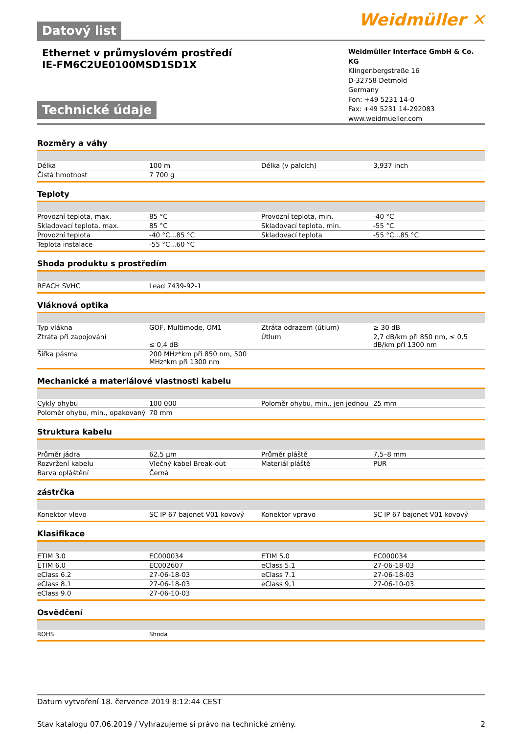Weidmüller ✕
Datový list
Ethernet v průmyslovém prostředí
IE-FM6C2UE0100MSD1SD1X
Technické údaje
Weidmüller Interface GmbH & Co. KG
Klingenbergstraße 16
D-32758 Detmold
Germany
Fon: +49 5231 14-0
Fax: +49 5231 14-292083
www.weidmueller.com
Rozměry a váhy
| Délka | 100 m | | Délka (v palcích) | 3,937 inch |
| Čistá hmotnost | 7 700 g | | | |
Teploty
| Provozní teplota, max. | 85 °C | | Provozní teplota, min. | -40 °C |
| Skladovací teplota, max. | 85 °C | | Skladovací teplota, min. | -55 °C |
| Provozní teplota | -40 °C...85 °C | | Skladovací teplota | -55 °C...85 °C |
| Teplota instalace | -55 °C...60 °C | | | |
Shoda produktu s prostředím
| REACH SVHC | Lead 7439-92-1 | | | |
Vláknová optika
| Typ vlákna | GOF, Multimode, OM1 | | Ztráta odrazem (útlum) | ≥ 30 dB |
| Ztráta při zapojování | ≤ 0,4 dB | | Útlum | 2,7 dB/km při 850 nm, ≤ 0,5 dB/km při 1300 nm |
| Šířka pásma | 200 MHz*km při 850 nm, 500 MHz*km při 1300 nm | | | |
Mechanické a materiálové vlastnosti kabelu
| Cykly ohybu | 100 000 | | Poloměr ohybu, min., jen jednou | 25 mm |
| Poloměr ohybu, min., opakovaný | 70 mm | | | |
Struktura kabelu
| Průměr jádra | 62,5 µm | | Průměr pláště | 7,5–8 mm |
| Rozvržení kabelu | Vlečný kabel Break-out | | Materiál pláště | PUR |
| Barva opláštění | Černá | | | |
zástrčka
| Konektor vlevo | SC IP 67 bajonet V01 kovový | | Konektor vpravo | SC IP 67 bajonet V01 kovový |
Klasifikace
| ETIM 3.0 | EC000034 | | ETIM 5.0 | EC000034 |
| ETIM 6.0 | EC002607 | | eClass 5.1 | 27-06-18-03 |
| eClass 6.2 | 27-06-18-03 | | eClass 7.1 | 27-06-18-03 |
| eClass 8.1 | 27-06-18-03 | | eClass 9,1 | 27-06-10-03 |
| eClass 9.0 | 27-06-10-03 | | | |
Osvědčení
| ROHS | Shoda | | | |
Datum vytvoření 18. července 2019 8:12:44 CEST
Stav katalogu 07.06.2019 / Vyhrazujeme si právo na technické změny. 2